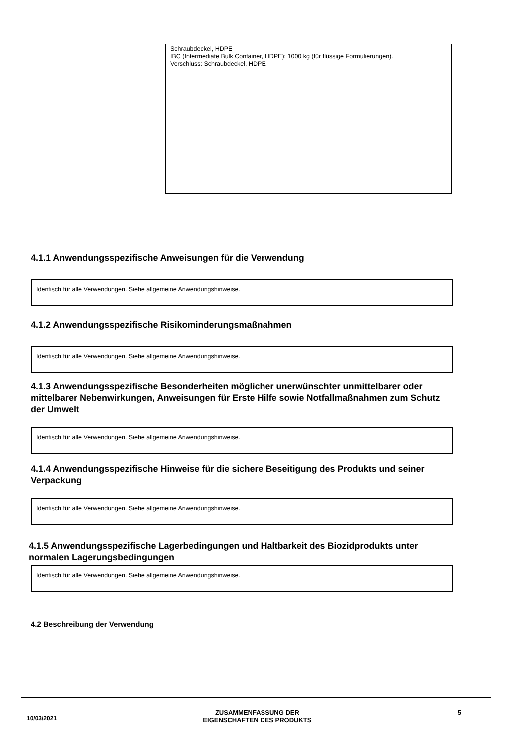Schraubdeckel, HDPE
IBC (Intermediate Bulk Container, HDPE): 1000 kg (für flüssige Formulierungen).
Verschluss: Schraubdeckel, HDPE
4.1.1 Anwendungsspezifische Anweisungen für die Verwendung
Identisch für alle Verwendungen. Siehe allgemeine Anwendungshinweise.
4.1.2 Anwendungsspezifische Risikominderungsmaßnahmen
Identisch für alle Verwendungen. Siehe allgemeine Anwendungshinweise.
4.1.3 Anwendungsspezifische Besonderheiten möglicher unerwünschter unmittelbarer oder mittelbarer Nebenwirkungen, Anweisungen für Erste Hilfe sowie Notfallmaßnahmen zum Schutz der Umwelt
Identisch für alle Verwendungen. Siehe allgemeine Anwendungshinweise.
4.1.4 Anwendungsspezifische Hinweise für die sichere Beseitigung des Produkts und seiner Verpackung
Identisch für alle Verwendungen. Siehe allgemeine Anwendungshinweise.
4.1.5 Anwendungsspezifische Lagerbedingungen und Haltbarkeit des Biozidprodukts unter normalen Lagerungsbedingungen
Identisch für alle Verwendungen. Siehe allgemeine Anwendungshinweise.
4.2 Beschreibung der Verwendung
10/03/2021 ZUSAMMENFASSUNG DER
EIGENSCHAFTEN DES PRODUKTS 5